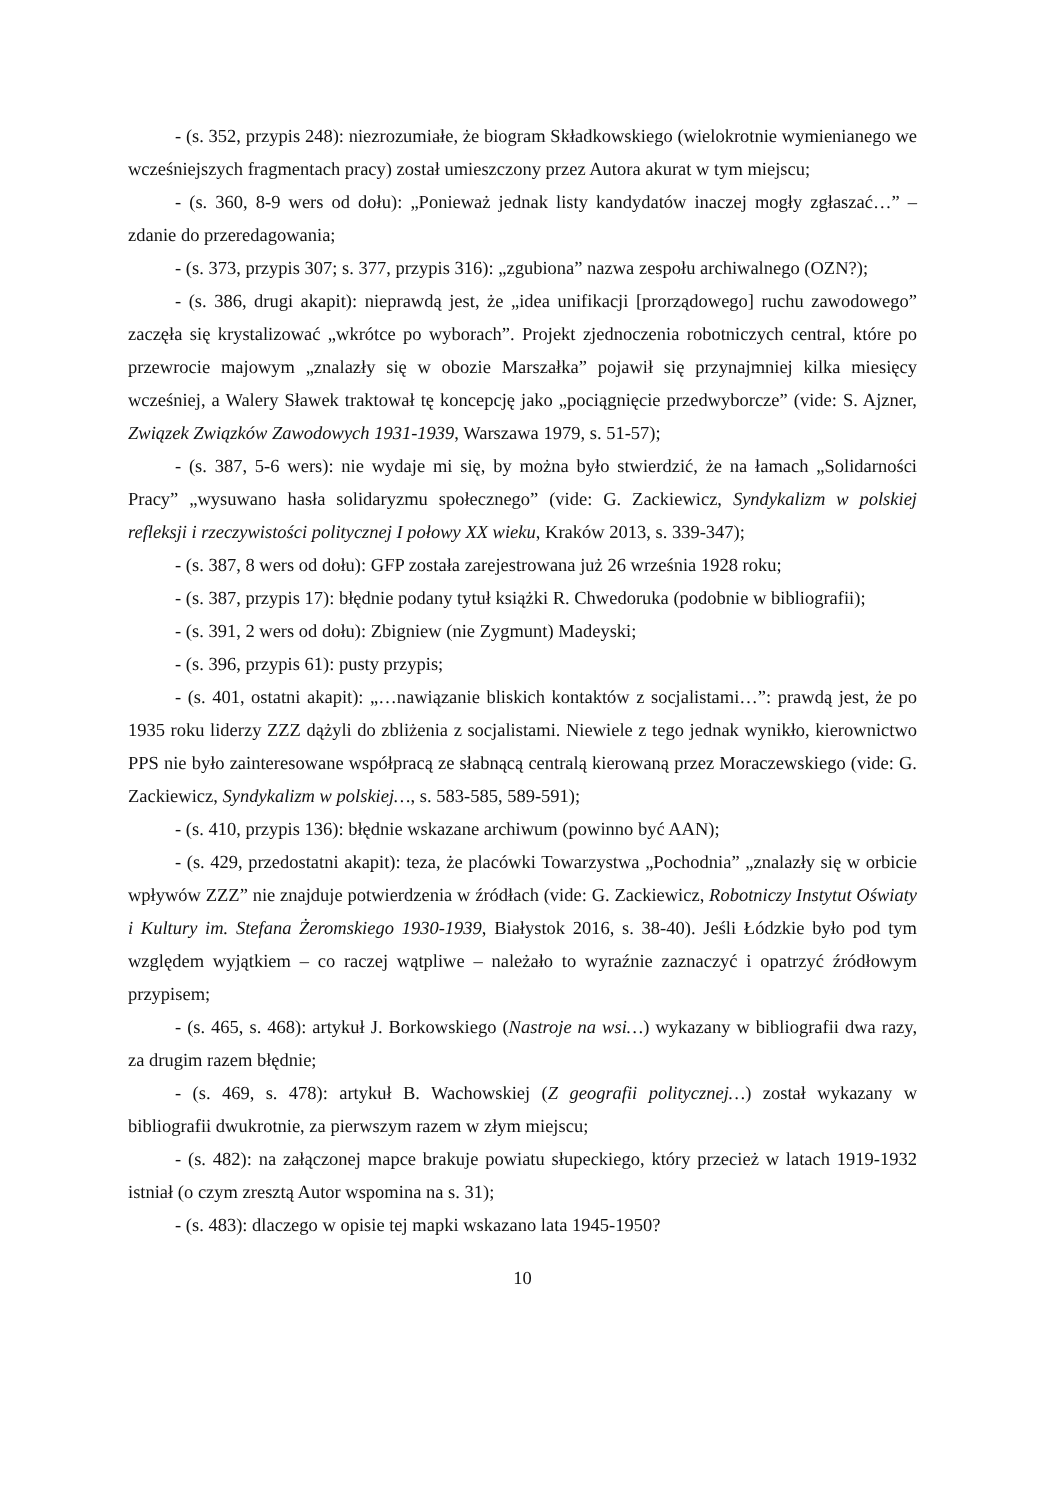- (s. 352, przypis 248): niezrozumiałe, że biogram Składkowskiego (wielokrotnie wymienianego we wcześniejszych fragmentach pracy) został umieszczony przez Autora akurat w tym miejscu;
- (s. 360, 8-9 wers od dołu): „Ponieważ jednak listy kandydatów inaczej mogły zgłaszać…” – zdanie do przeredagowania;
- (s. 373, przypis 307; s. 377, przypis 316): „zgubiona” nazwa zespołu archiwalnego (OZN?);
- (s. 386, drugi akapit): nieprawdą jest, że „idea unifikacji [prorządowego] ruchu zawodowego” zaczęła się krystalizować „wkrótce po wyborach”. Projekt zjednoczenia robotniczych central, które po przewrocie majowym „znalazły się w obozie Marszałka” pojawił się przynajmniej kilka miesięcy wcześniej, a Walery Sławek traktował tę koncepcję jako „pociągnięcie przedwyborcze” (vide: S. Ajzner, Związek Związków Zawodowych 1931-1939, Warszawa 1979, s. 51-57);
- (s. 387, 5-6 wers): nie wydaje mi się, by można było stwierdzić, że na łamach „Solidarności Pracy” „wysuwano hasła solidaryzmu społecznego” (vide: G. Zackiewicz, Syndykalizm w polskiej refleksji i rzeczywistości politycznej I połowy XX wieku, Kraków 2013, s. 339-347);
- (s. 387, 8 wers od dołu): GFP została zarejestrowana już 26 września 1928 roku;
- (s. 387, przypis 17): błędnie podany tytuł książki R. Chwedoruka (podobnie w bibliografii);
- (s. 391, 2 wers od dołu): Zbigniew (nie Zygmunt) Madeyski;
- (s. 396, przypis 61): pusty przypis;
- (s. 401, ostatni akapit): „…nawiązanie bliskich kontaktów z socjalistami…”: prawdą jest, że po 1935 roku liderzy ZZZ dążyli do zbliżenia z socjalistami. Niewiele z tego jednak wynikło, kierownictwo PPS nie było zainteresowane współpracą ze słabnącą centralą kierowaną przez Moraczewskiego (vide: G. Zackiewicz, Syndykalizm w polskiej…, s. 583-585, 589-591);
- (s. 410, przypis 136): błędnie wskazane archiwum (powinno być AAN);
- (s. 429, przedostatni akapit): teza, że placówki Towarzystwa „Pochodnia” „znalazły się w orbicie wpływów ZZZ” nie znajduje potwierdzenia w źródłach (vide: G. Zackiewicz, Robotniczy Instytut Oświaty i Kultury im. Stefana Żeromskiego 1930-1939, Białystok 2016, s. 38-40). Jeśli Łódzkie było pod tym względem wyjątkiem – co raczej wątpliwe – należało to wyraźnie zaznaczyć i opatrzyć źródłowym przypisem;
- (s. 465, s. 468): artykuł J. Borkowskiego (Nastroje na wsi…) wykazany w bibliografii dwa razy, za drugim razem błędnie;
- (s. 469, s. 478): artykuł B. Wachowskiej (Z geografii politycznej…) został wykazany w bibliografii dwukrotnie, za pierwszym razem w złym miejscu;
- (s. 482): na załączonej mapce brakuje powiatu słupeckiego, który przecież w latach 1919-1932 istniał (o czym zresztą Autor wspomina na s. 31);
- (s. 483): dlaczego w opisie tej mapki wskazano lata 1945-1950?
10